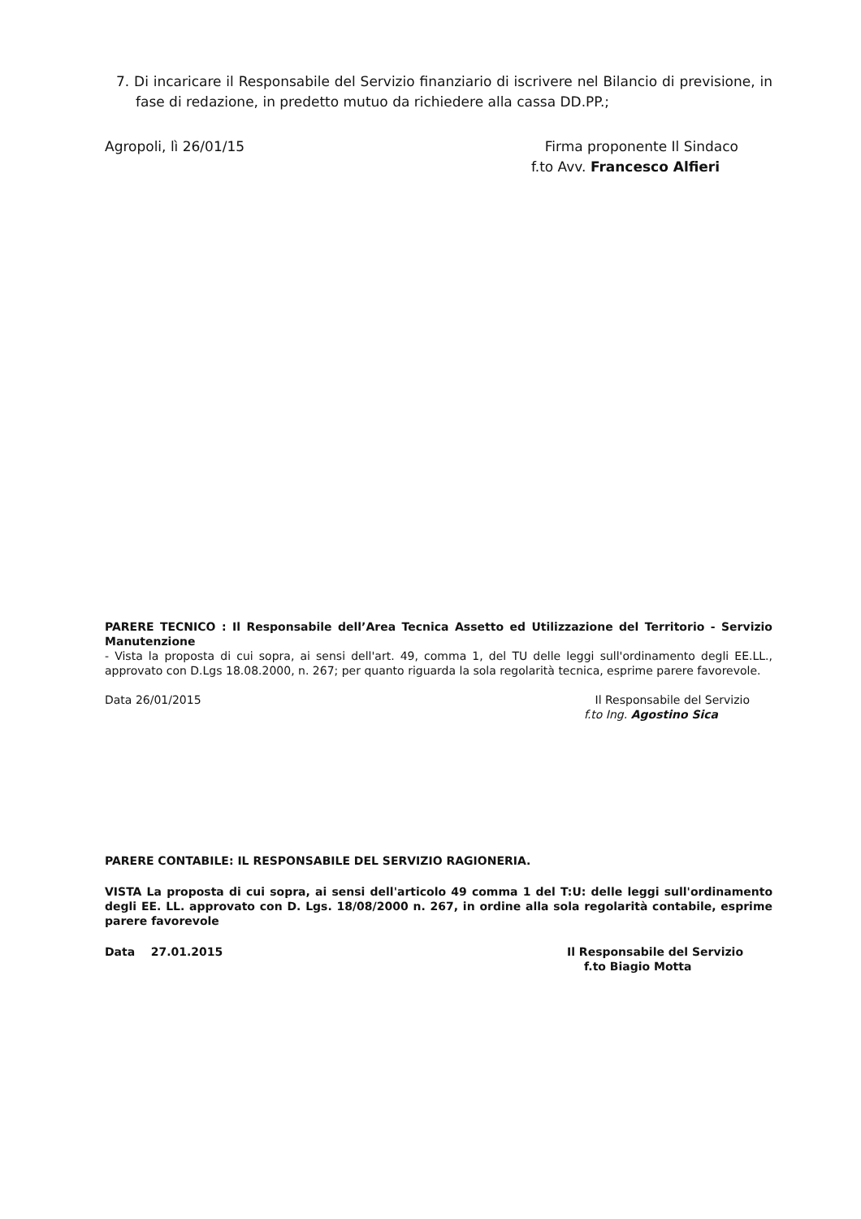7. Di incaricare il Responsabile del Servizio finanziario di iscrivere nel Bilancio di previsione, in fase di redazione, in predetto mutuo da richiedere alla cassa DD.PP.;
Agropoli, lì 26/01/15 Firma proponente Il Sindaco
f.to Avv. Francesco Alfieri
PARERE TECNICO : Il Responsabile dell’Area Tecnica Assetto ed Utilizzazione del Territorio - Servizio Manutenzione
- Vista la proposta di cui sopra, ai sensi dell'art. 49, comma 1, del TU delle leggi sull'ordinamento degli EE.LL., approvato con D.Lgs 18.08.2000, n. 267; per quanto riguarda la sola regolarità tecnica, esprime parere favorevole.
Data 26/01/2015 Il Responsabile del Servizio
f.to Ing. Agostino Sica
PARERE CONTABILE: IL RESPONSABILE DEL SERVIZIO RAGIONERIA.
VISTA La proposta di cui sopra, ai sensi dell'articolo 49 comma 1 del T:U: delle leggi sull'ordinamento degli EE. LL. approvato con D. Lgs. 18/08/2000 n. 267, in ordine alla sola regolarità contabile, esprime parere favorevole
Data 27.01.2015 Il Responsabile del Servizio
f.to Biagio Motta